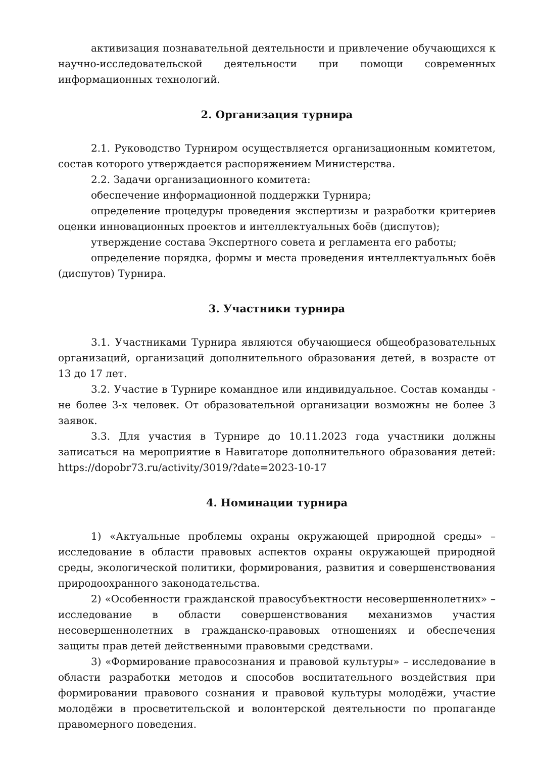активизация познавательной деятельности и привлечение обучающихся к научно-исследовательской деятельности при помощи современных информационных технологий.
2. Организация турнира
2.1. Руководство Турниром осуществляется организационным комитетом, состав которого утверждается распоряжением Министерства.
2.2. Задачи организационного комитета:
обеспечение информационной поддержки Турнира;
определение процедуры проведения экспертизы и разработки критериев оценки инновационных проектов и интеллектуальных боёв (диспутов);
утверждение состава Экспертного совета и регламента его работы;
определение порядка, формы и места проведения интеллектуальных боёв (диспутов) Турнира.
3. Участники турнира
3.1. Участниками Турнира являются обучающиеся общеобразовательных организаций, организаций дополнительного образования детей, в возрасте от 13 до 17 лет.
3.2. Участие в Турнире командное или индивидуальное. Состав команды - не более 3-х человек. От образовательной организации возможны не более 3 заявок.
3.3. Для участия в Турнире до 10.11.2023 года участники должны записаться на мероприятие в Навигаторе дополнительного образования детей: https://dopobr73.ru/activity/3019/?date=2023-10-17
4. Номинации турнира
1) «Актуальные проблемы охраны окружающей природной среды» – исследование в области правовых аспектов охраны окружающей природной среды, экологической политики, формирования, развития и совершенствования природоохранного законодательства.
2) «Особенности гражданской правосубъектности несовершеннолетних» – исследование в области совершенствования механизмов участия несовершеннолетних в гражданско-правовых отношениях и обеспечения защиты прав детей действенными правовыми средствами.
3) «Формирование правосознания и правовой культуры» – исследование в области разработки методов и способов воспитательного воздействия при формировании правового сознания и правовой культуры молодёжи, участие молодёжи в просветительской и волонтерской деятельности по пропаганде правомерного поведения.